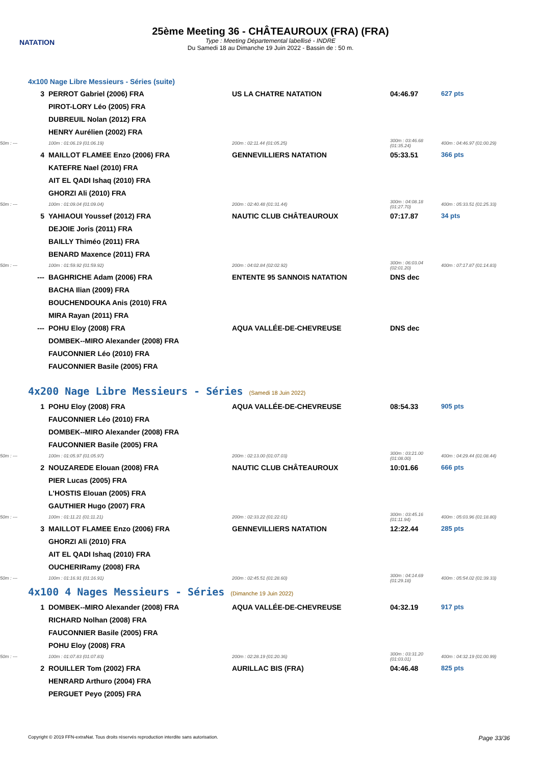NATATION
25ème Meeting 36 - CHÂTEAUROUX (FRA) (FRA)
Type : Meeting Départemental labellisé - INDRE
Du Samedi 18 au Dimanche 19 Juin 2022 - Bassin de : 50 m.
| 4x100 Nage Libre Messieurs - Séries (suite) | | | | |
| 3 | PERROT Gabriel (2006) FRA | US LA CHATRE NATATION | 04:46.97 | 627 pts |
| | PIROT-LORY Léo (2005) FRA | | | |
| | DUBREUIL Nolan (2012) FRA | | | |
| | HENRY Aurélien (2002) FRA | | | |
| 50m : --- | 100m : 01:06.19 (01:06.19) | 200m : 02:11.44 (01:05.25) | 300m : 03:46.68 (01:35.24) | 400m : 04:46.97 (01:00.29) |
| 4 | MAILLOT FLAMEE Enzo (2006) FRA | GENNEVILLIERS NATATION | 05:33.51 | 366 pts |
| | KATEFRE Nael (2010) FRA | | | |
| | AIT EL QADI Ishaq (2010) FRA | | | |
| | GHORZI Ali (2010) FRA | | | |
| 50m : --- | 100m : 01:09.04 (01:09.04) | 200m : 02:40.48 (01:31.44) | 300m : 04:08.18 (01:27.70) | 400m : 05:33.51 (01:25.33) |
| 5 | YAHIAOUI Youssef (2012) FRA | NAUTIC CLUB CHÂTEAUROUX | 07:17.87 | 34 pts |
| | DEJOIE Joris (2011) FRA | | | |
| | BAILLY Thiméo (2011) FRA | | | |
| | BENARD Maxence (2011) FRA | | | |
| 50m : --- | 100m : 01:59.92 (01:59.92) | 200m : 04:02.84 (02:02.92) | 300m : 06:03.04 (02:01.20) | 400m : 07:17.87 (01:14.83) |
| --- | BAGHRICHE Adam (2006) FRA | ENTENTE 95 SANNOIS NATATION | DNS dec | |
| | BACHA Ilian (2009) FRA | | | |
| | BOUCHENDOUKA Anis (2010) FRA | | | |
| | MIRA Rayan (2011) FRA | | | |
| --- | POHU Eloy (2008) FRA | AQUA VALLÉE-DE-CHEVREUSE | DNS dec | |
| | DOMBEK--MIRO Alexander (2008) FRA | | | |
| | FAUCONNIER Léo (2010) FRA | | | |
| | FAUCONNIER Basile (2005) FRA | | | |
| 4x200 Nage Libre Messieurs - Séries (Samedi 18 Juin 2022) | | | | |
| 1 | POHU Eloy (2008) FRA | AQUA VALLÉE-DE-CHEVREUSE | 08:54.33 | 905 pts |
| | FAUCONNIER Léo (2010) FRA | | | |
| | DOMBEK--MIRO Alexander (2008) FRA | | | |
| | FAUCONNIER Basile (2005) FRA | | | |
| 50m : --- | 100m : 01:05.97 (01:05.97) | 200m : 02:13.00 (01:07.03) | 300m : 03:21.00 (01:08.00) | 400m : 04:29.44 (01:08.44) |
| 2 | NOUZAREDE Elouan (2008) FRA | NAUTIC CLUB CHÂTEAUROUX | 10:01.66 | 666 pts |
| | PIER Lucas (2005) FRA | | | |
| | L'HOSTIS Elouan (2005) FRA | | | |
| | GAUTHIER Hugo (2007) FRA | | | |
| 50m : --- | 100m : 01:11.21 (01:11.21) | 200m : 02:33.22 (01:22.01) | 300m : 03:45.16 (01:11.94) | 400m : 05:03.96 (01:18.80) |
| 3 | MAILLOT FLAMEE Enzo (2006) FRA | GENNEVILLIERS NATATION | 12:22.44 | 285 pts |
| | GHORZI Ali (2010) FRA | | | |
| | AIT EL QADI Ishaq (2010) FRA | | | |
| | OUCHERIRamy (2008) FRA | | | |
| 50m : --- | 100m : 01:16.91 (01:16.91) | 200m : 02:45.51 (01:28.60) | 300m : 04:14.69 (01:29.18) | 400m : 05:54.02 (01:39.33) |
| 4x100 4 Nages Messieurs - Séries (Dimanche 19 Juin 2022) | | | | |
| 1 | DOMBEK--MIRO Alexander (2008) FRA | AQUA VALLÉE-DE-CHEVREUSE | 04:32.19 | 917 pts |
| | RICHARD Nolhan (2008) FRA | | | |
| | FAUCONNIER Basile (2005) FRA | | | |
| | POHU Eloy (2008) FRA | | | |
| 50m : --- | 100m : 01:07.83 (01:07.83) | 200m : 02:28.19 (01:20.36) | 300m : 03:31.20 (01:03.01) | 400m : 04:32.19 (01:00.99) |
| 2 | ROUILLER Tom (2002) FRA | AURILLAC BIS (FRA) | 04:46.48 | 825 pts |
| | HENRARD Arthuro (2004) FRA | | | |
| | PERGUET Peyo (2005) FRA | | | |
Copyright © 2019 FFN-extraNat. Tous droits réservés reproduction interdite sans autorisation. Page 33/36